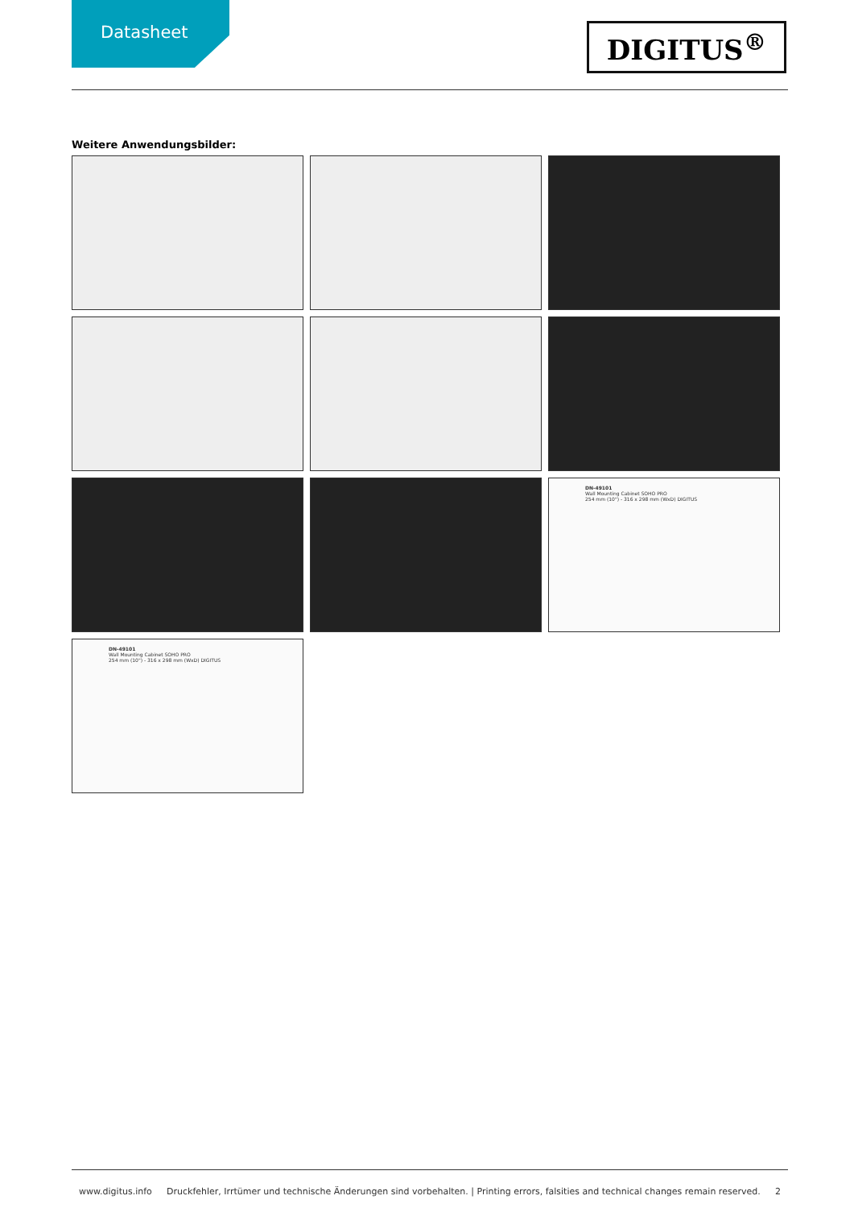Datasheet
DIGITUS<sup>®</sup>
Weitere Anwendungsbilder:
DN-49101
Wall Mounting Cabinet SOHO PRO
254 mm (10") - 316 x 298 mm (WxD) DIGITUS
DN-49101
Wall Mounting Cabinet SOHO PRO
254 mm (10") - 316 x 298 mm (WxD) DIGITUS
www.digitus.info Druckfehler, Irrtümer und technische Änderungen sind vorbehalten. | Printing errors, falsities and technical changes remain reserved. 2